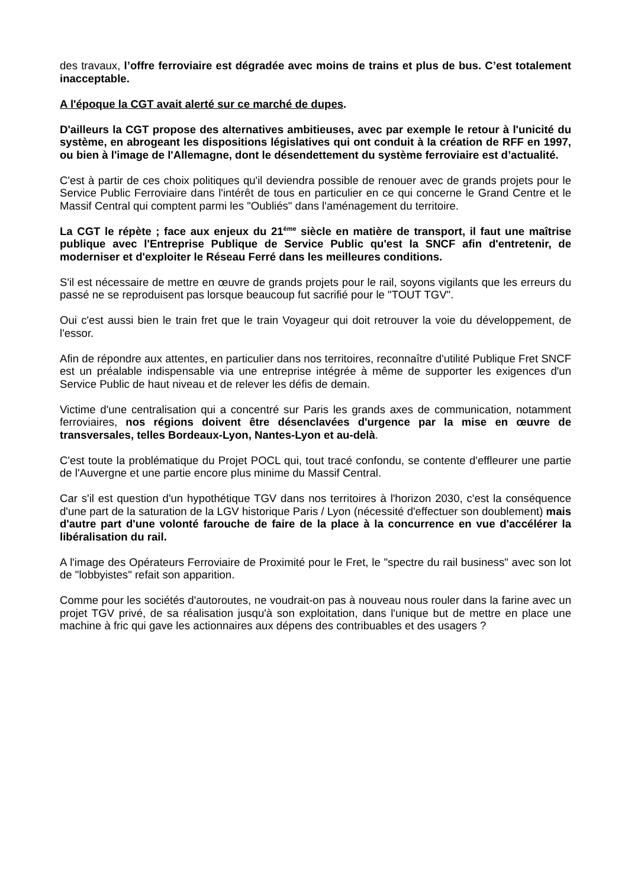des travaux, l’offre ferroviaire est dégradée avec moins de trains et plus de bus. C’est totalement inacceptable.
A l'époque la CGT avait alerté sur ce marché de dupes.
D'ailleurs la CGT propose des alternatives ambitieuses, avec par exemple le retour à l'unicité du système, en abrogeant les dispositions législatives qui ont conduit à la création de RFF en 1997, ou bien à l'image de l'Allemagne, dont le désendettement du système ferroviaire est d’actualité.
C'est à partir de ces choix politiques qu'il deviendra possible de renouer avec de grands projets pour le Service Public Ferroviaire dans l'intérêt de tous en particulier en ce qui concerne le Grand Centre et le Massif Central qui comptent parmi les "Oubliés" dans l'aménagement du territoire.
La CGT le répète ; face aux enjeux du 21<sup>ème</sup> siècle en matière de transport, il faut une maîtrise publique avec l'Entreprise Publique de Service Public qu'est la SNCF afin d'entretenir, de moderniser et d'exploiter le Réseau Ferré dans les meilleures conditions.
S'il est nécessaire de mettre en œuvre de grands projets pour le rail, soyons vigilants que les erreurs du passé ne se reproduisent pas lorsque beaucoup fut sacrifié pour le "TOUT TGV".
Oui c'est aussi bien le train fret que le train Voyageur qui doit retrouver la voie du développement, de l'essor.
Afin de répondre aux attentes, en particulier dans nos territoires, reconnaître d'utilité Publique Fret SNCF est un préalable indispensable via une entreprise intégrée à même de supporter les exigences d'un Service Public de haut niveau et de relever les défis de demain.
Victime d'une centralisation qui a concentré sur Paris les grands axes de communication, notamment ferroviaires, nos régions doivent être désenclavées d'urgence par la mise en œuvre de transversales, telles Bordeaux-Lyon, Nantes-Lyon et au-delà.
C'est toute la problématique du Projet POCL qui, tout tracé confondu, se contente d'effleurer une partie de l'Auvergne et une partie encore plus minime du Massif Central.
Car s'il est question d'un hypothétique TGV dans nos territoires à l'horizon 2030, c'est la conséquence d'une part de la saturation de la LGV historique Paris / Lyon (nécessité d'effectuer son doublement) mais d'autre part d'une volonté farouche de faire de la place à la concurrence en vue d'accélérer la libéralisation du rail.
A l'image des Opérateurs Ferroviaire de Proximité pour le Fret, le "spectre du rail business" avec son lot de "lobbyistes" refait son apparition.
Comme pour les sociétés d'autoroutes, ne voudrait-on pas à nouveau nous rouler dans la farine avec un projet TGV privé, de sa réalisation jusqu'à son exploitation, dans l'unique but de mettre en place une machine à fric qui gave les actionnaires aux dépens des contribuables et des usagers ?